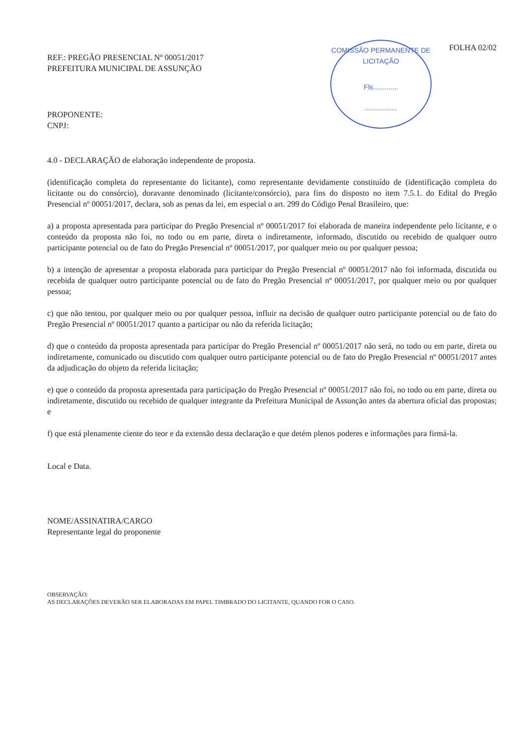COMISSÃO PERMANENTE DE LICITAÇÃO
Fls.............
.................
REF.: PREGÃO PRESENCIAL Nº 00051/2017
PREFEITURA MUNICIPAL DE ASSUNÇÃO
FOLHA 02/02
PROPONENTE:
CNPJ:
4.0 - DECLARAÇÃO de elaboração independente de proposta.
(identificação completa do representante do licitante), como representante devidamente constituído de (identificação completa do licitante ou do consórcio), doravante denominado (licitante/consórcio), para fins do disposto no item 7.5.1. do Edital do Pregão Presencial nº 00051/2017, declara, sob as penas da lei, em especial o art. 299 do Código Penal Brasileiro, que:
a) a proposta apresentada para participar do Pregão Presencial nº 00051/2017 foi elaborada de maneira independente pelo licitante, e o conteúdo da proposta não foi, no todo ou em parte, direta o indiretamente, informado, discutido ou recebido de qualquer outro participante potencial ou de fato do Pregão Presencial nº 00051/2017, por qualquer meio ou por qualquer pessoa;
b) a intenção de apresentar a proposta elaborada para participar do Pregão Presencial nº 00051/2017 não foi informada, discutida ou recebida de qualquer outro participante potencial ou de fato do Pregão Presencial nº 00051/2017, por qualquer meio ou por qualquer pessoa;
c) que não tentou, por qualquer meio ou por qualquer pessoa, influir na decisão de qualquer outro participante potencial ou de fato do Pregão Presencial nº 00051/2017 quanto a participar ou não da referida licitação;
d) que o conteúdo da proposta apresentada para participar do Pregão Presencial nº 00051/2017 não será, no todo ou em parte, direta ou indiretamente, comunicado ou discutido com qualquer outro participante potencial ou de fato do Pregão Presencial nº 00051/2017 antes da adjudicação do objeto da referida licitação;
e) que o conteúdo da proposta apresentada para participação do Pregão Presencial nº 00051/2017 não foi, no todo ou em parte, direta ou indiretamente, discutido ou recebido de qualquer integrante da Prefeitura Municipal de Assunção antes da abertura oficial das propostas; e
f) que está plenamente ciente do teor e da extensão desta declaração e que detém plenos poderes e informações para firmá-la.
Local e Data.
NOME/ASSINATIRA/CARGO
Representante legal do proponente
OBSERVAÇÃO:
AS DECLARAÇÕES DEVERÃO SER ELABORADAS EM PAPEL TIMBRADO DO LICITANTE, QUANDO FOR O CASO.